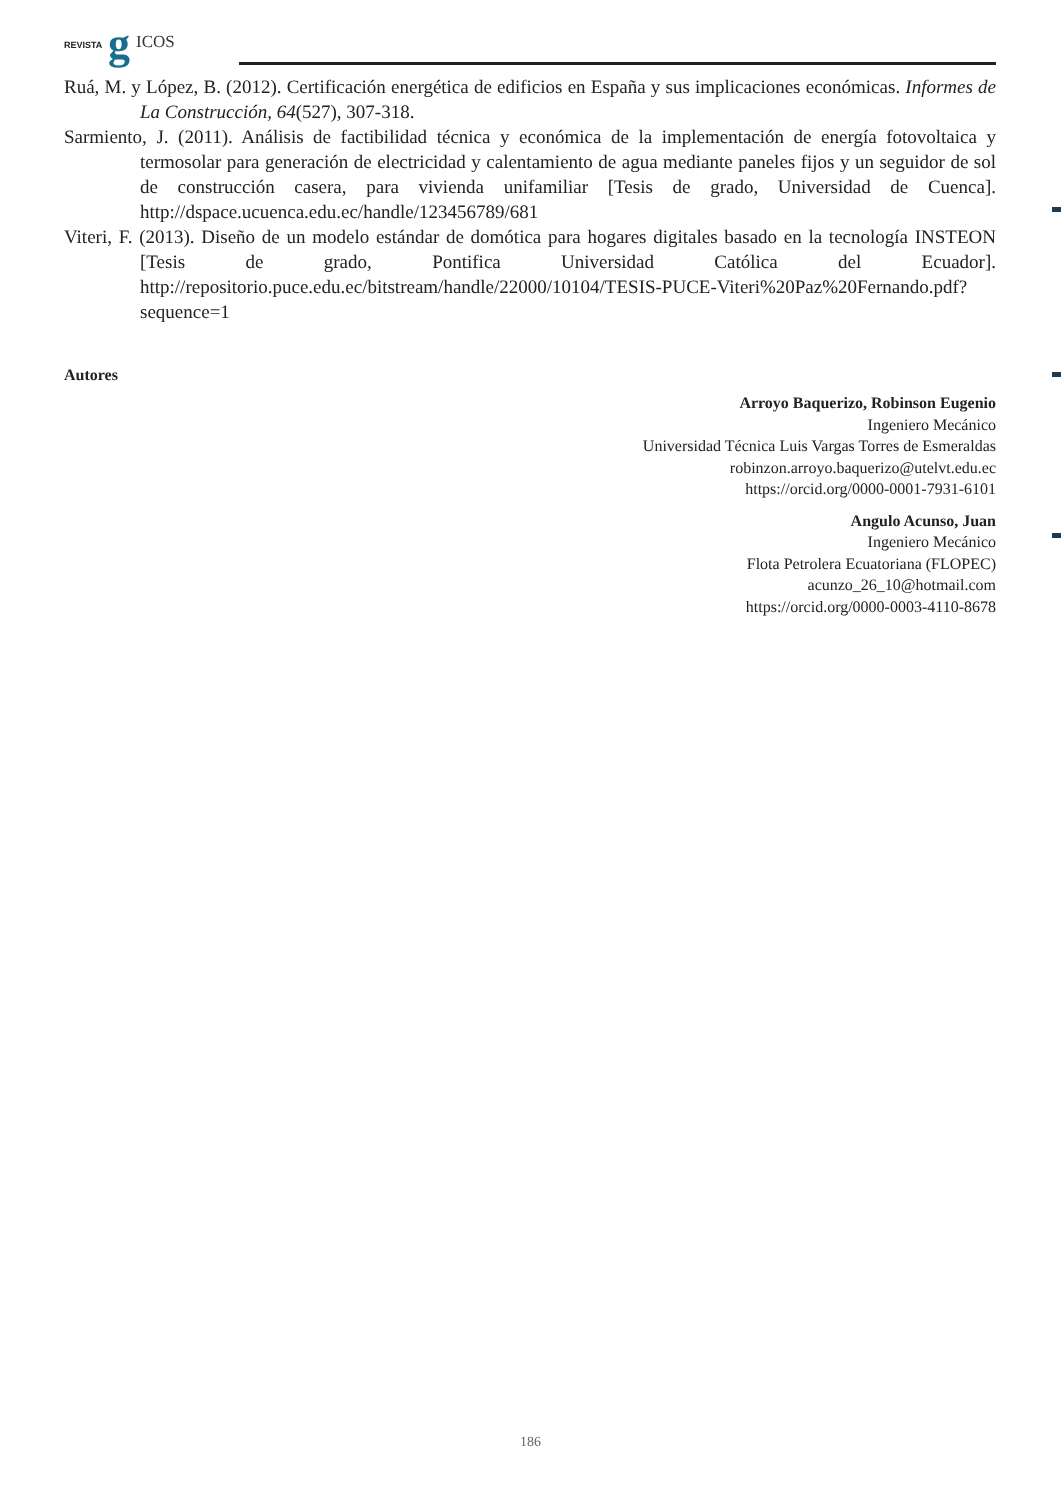REVISTA g ICOS
Ruá, M. y López, B. (2012). Certificación energética de edificios en España y sus implicaciones económicas. Informes de La Construcción, 64(527), 307-318.
Sarmiento, J. (2011). Análisis de factibilidad técnica y económica de la implementación de energía fotovoltaica y termosolar para generación de electricidad y calentamiento de agua mediante paneles fijos y un seguidor de sol de construcción casera, para vivienda unifamiliar [Tesis de grado, Universidad de Cuenca]. http://dspace.ucuenca.edu.ec/handle/123456789/681
Viteri, F. (2013). Diseño de un modelo estándar de domótica para hogares digitales basado en la tecnología INSTEON [Tesis de grado, Pontifica Universidad Católica del Ecuador]. http://repositorio.puce.edu.ec/bitstream/handle/22000/10104/TESIS-PUCE-Viteri%20Paz%20Fernando.pdf?sequence=1
Autores
Arroyo Baquerizo, Robinson Eugenio
Ingeniero Mecánico
Universidad Técnica Luis Vargas Torres de Esmeraldas
robinzon.arroyo.baquerizo@utelvt.edu.ec
https://orcid.org/0000-0001-7931-6101
Angulo Acunso, Juan
Ingeniero Mecánico
Flota Petrolera Ecuatoriana (FLOPEC)
acunzo_26_10@hotmail.com
https://orcid.org/0000-0003-4110-8678
186